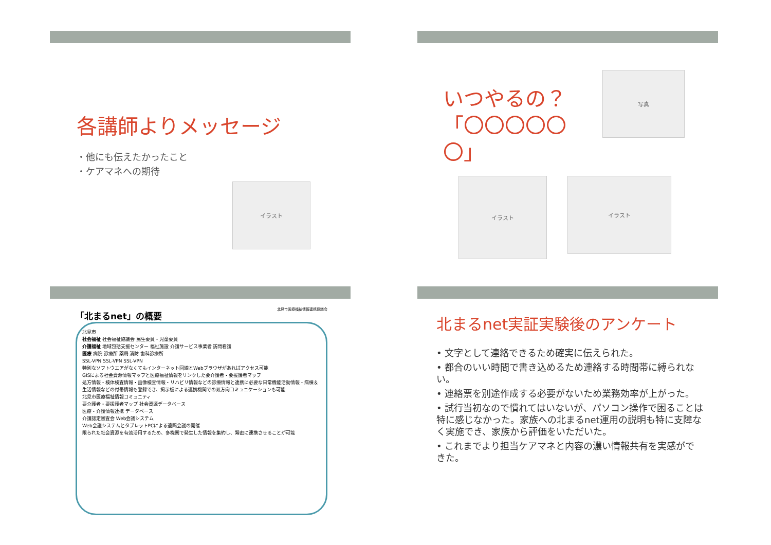各講師よりメッセージ
・他にも伝えたかったこと
・ケアマネへの期待
イラスト
いつやるの？
「〇〇〇〇〇〇」
写真
イラスト
イラスト
「北まるnet」の概要 北見市医療福祉情報連携協議会
北見市
社会福祉 社会福祉協議会 民生委員・児童委員
介護福祉 地域包括支援センター 福祉施設 介護サービス事業者 訪問看護
医療 病院 診療所 薬局 消防 歯科診療所
SSL-VPN SSL-VPN SSL-VPN
特別なソフトウエアがなくてもインターネット回線とWebブラウザがあればアクセス可能
GISによる社会資源情報マップと医療福祉情報をリンクした要介護者・要援護者マップ
処方情報・検体検査情報・画像検査情報・リハビリ情報などの診療情報と連携に必要な日常機能活動情報・病棟＆生活情報などの付帯情報も登録でき、掲示板による連携機関での双方向コミュニケーションも可能
北見市医療福祉情報コミュニティ
要介護者・要援護者マップ 社会資源データベース
医療・介護情報連携 データベース
介護認定審査会 Web会議システム
Web会議システムとタブレットPCによる遠隔会議の開催
限られた社会資源を有効活用するため、多機関で発生した情報を集約し、緊密に連携させることが可能
北まるnet実証実験後のアンケート
• 文字として連絡できるため確実に伝えられた。
• 都合のいい時間で書き込めるため連絡する時間帯に縛られない。
• 連絡票を別途作成する必要がないため業務効率が上がった。
• 試行当初なので慣れてはいないが、パソコン操作で困ることは特に感じなかった。家族への北まるnet運用の説明も特に支障なく実施でき、家族から評価をいただいた。
• これまでより担当ケアマネと内容の濃い情報共有を実感ができた。